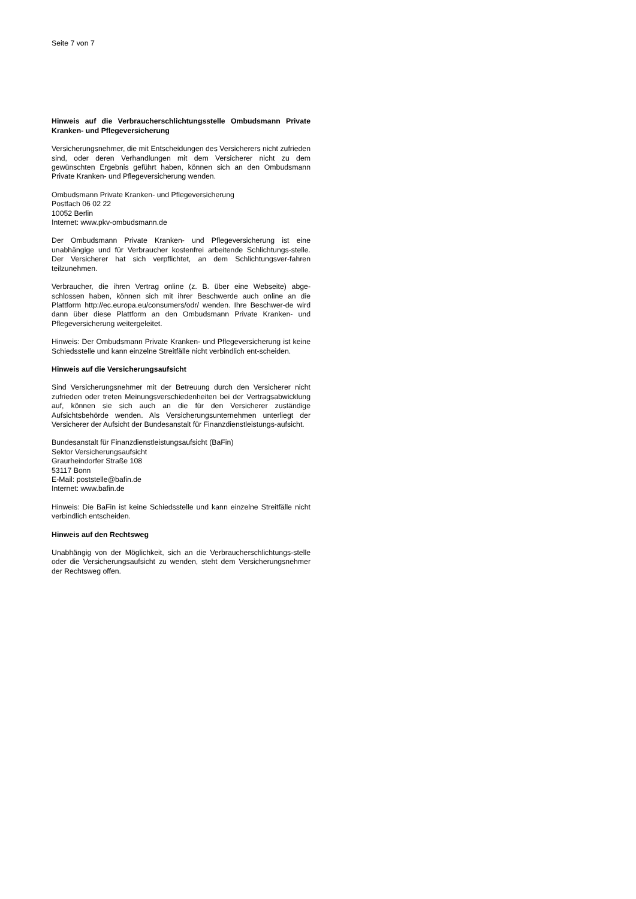Seite 7 von 7
Hinweis auf die Verbraucherschlichtungsstelle Ombudsmann Private Kranken- und Pflegeversicherung
Versicherungsnehmer, die mit Entscheidungen des Versicherers nicht zufrieden sind, oder deren Verhandlungen mit dem Versicherer nicht zu dem gewünschten Ergebnis geführt haben, können sich an den Ombudsmann Private Kranken- und Pflegeversicherung wenden.
Ombudsmann Private Kranken- und Pflegeversicherung
Postfach 06 02 22
10052 Berlin
Internet: www.pkv-ombudsmann.de
Der Ombudsmann Private Kranken- und Pflegeversicherung ist eine unabhängige und für Verbraucher kostenfrei arbeitende Schlichtungs-stelle. Der Versicherer hat sich verpflichtet, an dem Schlichtungsver-fahren teilzunehmen.
Verbraucher, die ihren Vertrag online (z. B. über eine Webseite) abge-schlossen haben, können sich mit ihrer Beschwerde auch online an die Plattform http://ec.europa.eu/consumers/odr/ wenden. Ihre Beschwer-de wird dann über diese Plattform an den Ombudsmann Private Kranken- und Pflegeversicherung weitergeleitet.
Hinweis: Der Ombudsmann Private Kranken- und Pflegeversicherung ist keine Schiedsstelle und kann einzelne Streitfälle nicht verbindlich ent-scheiden.
Hinweis auf die Versicherungsaufsicht
Sind Versicherungsnehmer mit der Betreuung durch den Versicherer nicht zufrieden oder treten Meinungsverschiedenheiten bei der Vertragsabwicklung auf, können sie sich auch an die für den Versicherer zuständige Aufsichtsbehörde wenden. Als Versicherungsunternehmen unterliegt der Versicherer der Aufsicht der Bundesanstalt für Finanzdienstleistungs-aufsicht.
Bundesanstalt für Finanzdienstleistungsaufsicht (BaFin)
Sektor Versicherungsaufsicht
Graurheindorfer Straße 108
53117 Bonn
E-Mail: poststelle@bafin.de
Internet: www.bafin.de
Hinweis: Die BaFin ist keine Schiedsstelle und kann einzelne Streitfälle nicht verbindlich entscheiden.
Hinweis auf den Rechtsweg
Unabhängig von der Möglichkeit, sich an die Verbraucherschlichtungs-stelle oder die Versicherungsaufsicht zu wenden, steht dem Versicherungsnehmer der Rechtsweg offen.